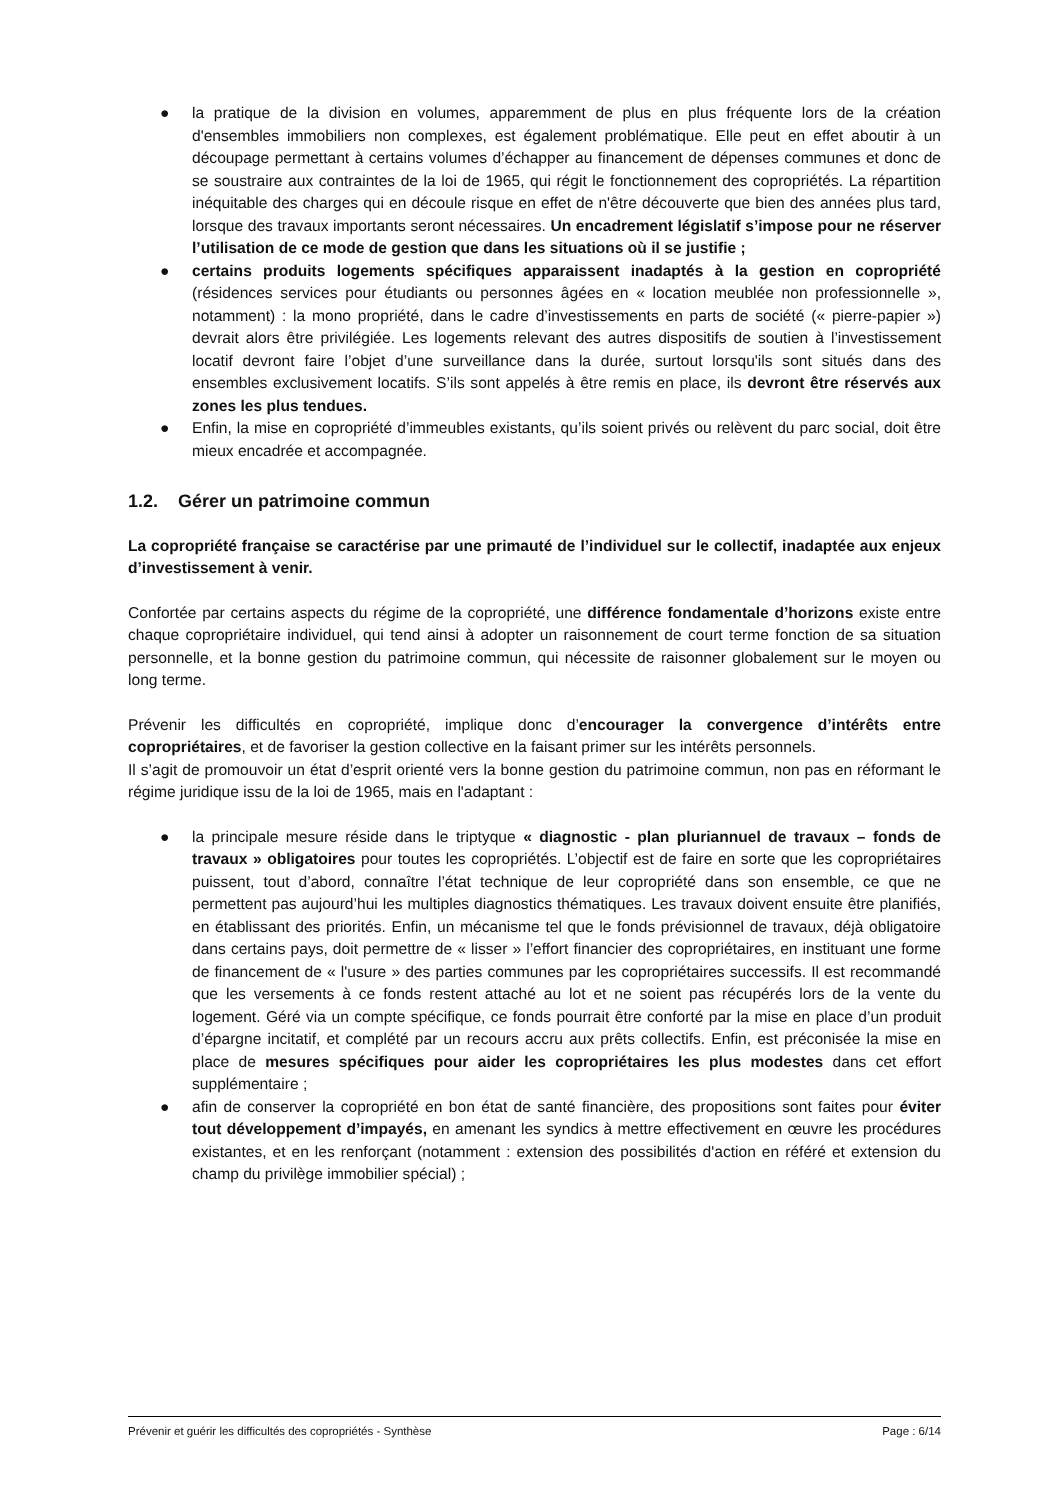● la pratique de la division en volumes, apparemment de plus en plus fréquente lors de la création d'ensembles immobiliers non complexes, est également problématique. Elle peut en effet aboutir à un découpage permettant à certains volumes d’échapper au financement de dépenses communes et donc de se soustraire aux contraintes de la loi de 1965, qui régit le fonctionnement des copropriétés. La répartition inéquitable des charges qui en découle risque en effet de n'être découverte que bien des années plus tard, lorsque des travaux importants seront nécessaires. Un encadrement législatif s’impose pour ne réserver l’utilisation de ce mode de gestion que dans les situations où il se justifie ;
● certains produits logements spécifiques apparaissent inadaptés à la gestion en copropriété (résidences services pour étudiants ou personnes âgées en « location meublée non professionnelle », notamment) : la mono propriété, dans le cadre d’investissements en parts de société (« pierre-papier ») devrait alors être privilégiée. Les logements relevant des autres dispositifs de soutien à l’investissement locatif devront faire l’objet d’une surveillance dans la durée, surtout lorsqu'ils sont situés dans des ensembles exclusivement locatifs. S’ils sont appelés à être remis en place, ils devront être réservés aux zones les plus tendues.
● Enfin, la mise en copropriété d’immeubles existants, qu’ils soient privés ou relèvent du parc social, doit être mieux encadrée et accompagnée.
1.2. Gérer un patrimoine commun
La copropriété française se caractérise par une primauté de l’individuel sur le collectif, inadaptée aux enjeux d’investissement à venir.
Confortée par certains aspects du régime de la copropriété, une différence fondamentale d’horizons existe entre chaque copropriétaire individuel, qui tend ainsi à adopter un raisonnement de court terme fonction de sa situation personnelle, et la bonne gestion du patrimoine commun, qui nécessite de raisonner globalement sur le moyen ou long terme.
Prévenir les difficultés en copropriété, implique donc d’encourager la convergence d’intérêts entre copropriétaires, et de favoriser la gestion collective en la faisant primer sur les intérêts personnels.
Il s’agit de promouvoir un état d’esprit orienté vers la bonne gestion du patrimoine commun, non pas en réformant le régime juridique issu de la loi de 1965, mais en l'adaptant :
● la principale mesure réside dans le triptyque « diagnostic - plan pluriannuel de travaux – fonds de travaux » obligatoires pour toutes les copropriétés. L’objectif est de faire en sorte que les copropriétaires puissent, tout d’abord, connaître l’état technique de leur copropriété dans son ensemble, ce que ne permettent pas aujourd’hui les multiples diagnostics thématiques. Les travaux doivent ensuite être planifiés, en établissant des priorités. Enfin, un mécanisme tel que le fonds prévisionnel de travaux, déjà obligatoire dans certains pays, doit permettre de « lisser » l’effort financier des copropriétaires, en instituant une forme de financement de « l'usure » des parties communes par les copropriétaires successifs. Il est recommandé que les versements à ce fonds restent attaché au lot et ne soient pas récupérés lors de la vente du logement. Géré via un compte spécifique, ce fonds pourrait être conforté par la mise en place d’un produit d’épargne incitatif, et complété par un recours accru aux prêts collectifs. Enfin, est préconisée la mise en place de mesures spécifiques pour aider les copropriétaires les plus modestes dans cet effort supplémentaire ;
● afin de conserver la copropriété en bon état de santé financière, des propositions sont faites pour éviter tout développement d’impayés, en amenant les syndics à mettre effectivement en œuvre les procédures existantes, et en les renforçant (notamment : extension des possibilités d'action en référé et extension du champ du privilège immobilier spécial) ;
Prévenir et guérir les difficultés des copropriétés - Synthèse Page : 6/14